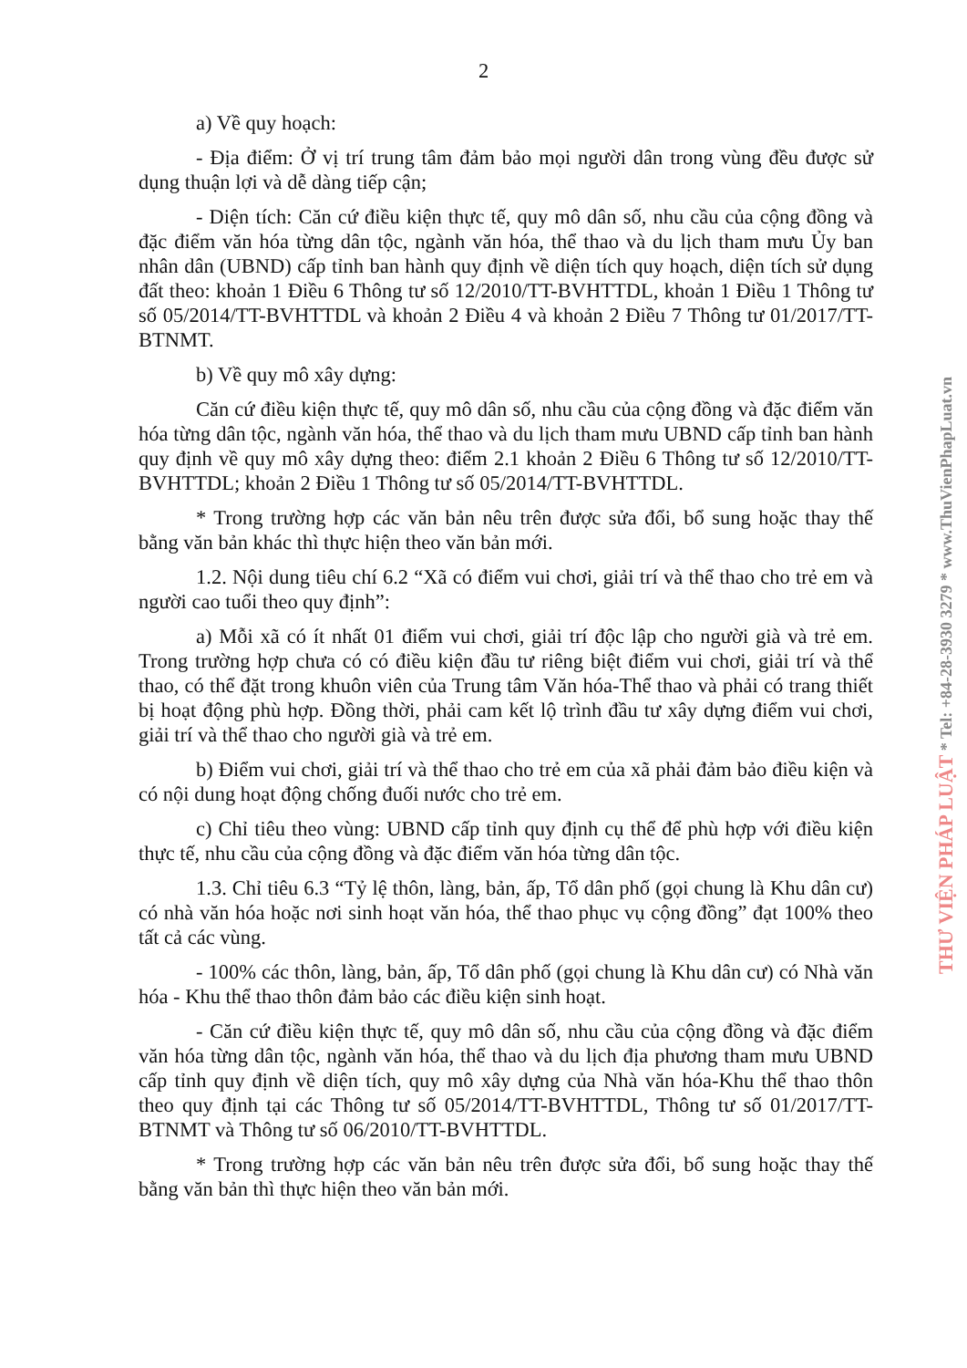2
a) Về quy hoạch:
- Địa điểm: Ở vị trí trung tâm đảm bảo mọi người dân trong vùng đều được sử dụng thuận lợi và dễ dàng tiếp cận;
- Diện tích: Căn cứ điều kiện thực tế, quy mô dân số, nhu cầu của cộng đồng và đặc điểm văn hóa từng dân tộc, ngành văn hóa, thể thao và du lịch tham mưu Ủy ban nhân dân (UBND) cấp tỉnh ban hành quy định về diện tích quy hoạch, diện tích sử dụng đất theo: khoản 1 Điều 6 Thông tư số 12/2010/TT-BVHTTDL, khoản 1 Điều 1 Thông tư số 05/2014/TT-BVHTTDL và khoản 2 Điều 4 và khoản 2 Điều 7 Thông tư 01/2017/TT-BTNMT.
b) Về quy mô xây dựng:
Căn cứ điều kiện thực tế, quy mô dân số, nhu cầu của cộng đồng và đặc điểm văn hóa từng dân tộc, ngành văn hóa, thể thao và du lịch tham mưu UBND cấp tỉnh ban hành quy định về quy mô xây dựng theo: điểm 2.1 khoản 2 Điều 6 Thông tư số 12/2010/TT-BVHTTDL; khoản 2 Điều 1 Thông tư số 05/2014/TT-BVHTTDL.
* Trong trường hợp các văn bản nêu trên được sửa đổi, bổ sung hoặc thay thế bằng văn bản khác thì thực hiện theo văn bản mới.
1.2. Nội dung tiêu chí 6.2 “Xã có điểm vui chơi, giải trí và thể thao cho trẻ em và người cao tuổi theo quy định”:
a) Mỗi xã có ít nhất 01 điểm vui chơi, giải trí độc lập cho người già và trẻ em. Trong trường hợp chưa có có điều kiện đầu tư riêng biệt điểm vui chơi, giải trí và thể thao, có thể đặt trong khuôn viên của Trung tâm Văn hóa-Thể thao và phải có trang thiết bị hoạt động phù hợp. Đồng thời, phải cam kết lộ trình đầu tư xây dựng điểm vui chơi, giải trí và thể thao cho người già và trẻ em.
b) Điểm vui chơi, giải trí và thể thao cho trẻ em của xã phải đảm bảo điều kiện và có nội dung hoạt động chống đuối nước cho trẻ em.
c) Chỉ tiêu theo vùng: UBND cấp tỉnh quy định cụ thể để phù hợp với điều kiện thực tế, nhu cầu của cộng đồng và đặc điểm văn hóa từng dân tộc.
1.3. Chỉ tiêu 6.3 “Tỷ lệ thôn, làng, bản, ấp, Tổ dân phố (gọi chung là Khu dân cư) có nhà văn hóa hoặc nơi sinh hoạt văn hóa, thể thao phục vụ cộng đồng” đạt 100% theo tất cả các vùng.
- 100% các thôn, làng, bản, ấp, Tổ dân phố (gọi chung là Khu dân cư) có Nhà văn hóa - Khu thể thao thôn đảm bảo các điều kiện sinh hoạt.
- Căn cứ điều kiện thực tế, quy mô dân số, nhu cầu của cộng đồng và đặc điểm văn hóa từng dân tộc, ngành văn hóa, thể thao và du lịch địa phương tham mưu UBND cấp tỉnh quy định về diện tích, quy mô xây dựng của Nhà văn hóa-Khu thể thao thôn theo quy định tại các Thông tư số 05/2014/TT-BVHTTDL, Thông tư số 01/2017/TT-BTNMT và Thông tư số 06/2010/TT-BVHTTDL.
* Trong trường hợp các văn bản nêu trên được sửa đổi, bổ sung hoặc thay thế bằng văn bản thì thực hiện theo văn bản mới.
THƯ VIỆN PHÁP LUẬT * Tel: +84-28-3930 3279 * www.ThuVienPhapLuat.vn